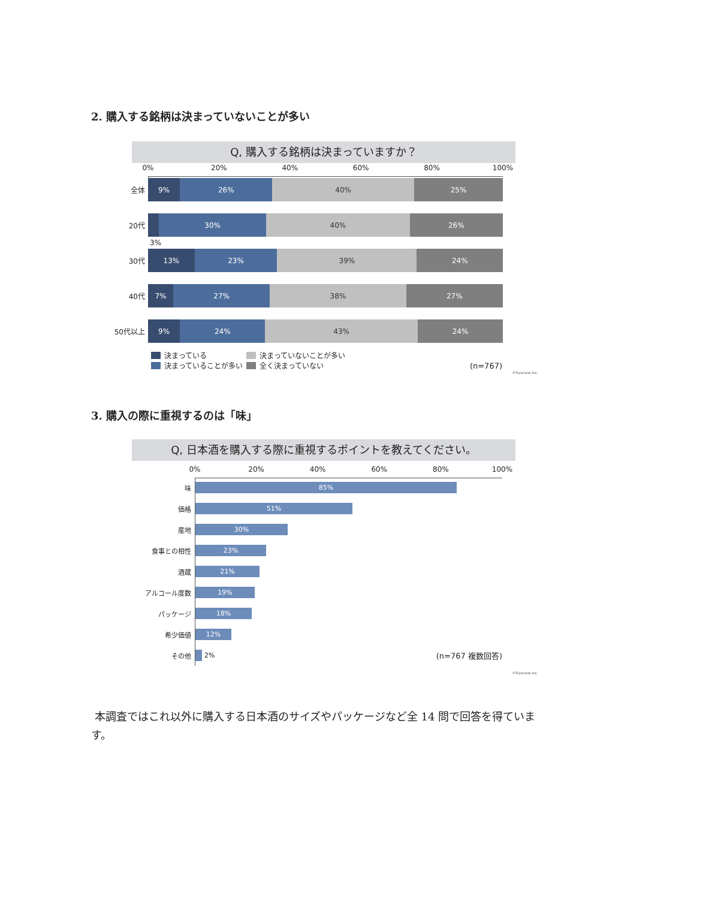2. 購入する銘柄は決まっていないことが多い
Q, 購入する銘柄は決まっていますか？
0% 20% 40% 60% 80% 100%
全体
9% 26% 40% 25%
20代
30% 40% 26%
3%
30代
13% 23% 39% 24%
40代
7% 27% 38% 27%
50代以上
9% 24% 43% 24%
決まっている
決まっていることが多い
決まっていないことが多い
全く決まっていない
(n=767)
©Fancrew Inc.
3. 購入の際に重視するのは「味」
Q, 日本酒を購入する際に重視するポイントを教えてください。
0% 20% 40% 60% 80% 100%
味
85%
価格
51%
産地
30%
食事との相性
23%
酒蔵
21%
アルコール度数
19%
パッケージ
18%
希少価値
12%
その他 2% (n=767 複数回答)
©Fancrew Inc.
本調査ではこれ以外に購入する日本酒のサイズやパッケージなど全 14 問で回答を得ています。